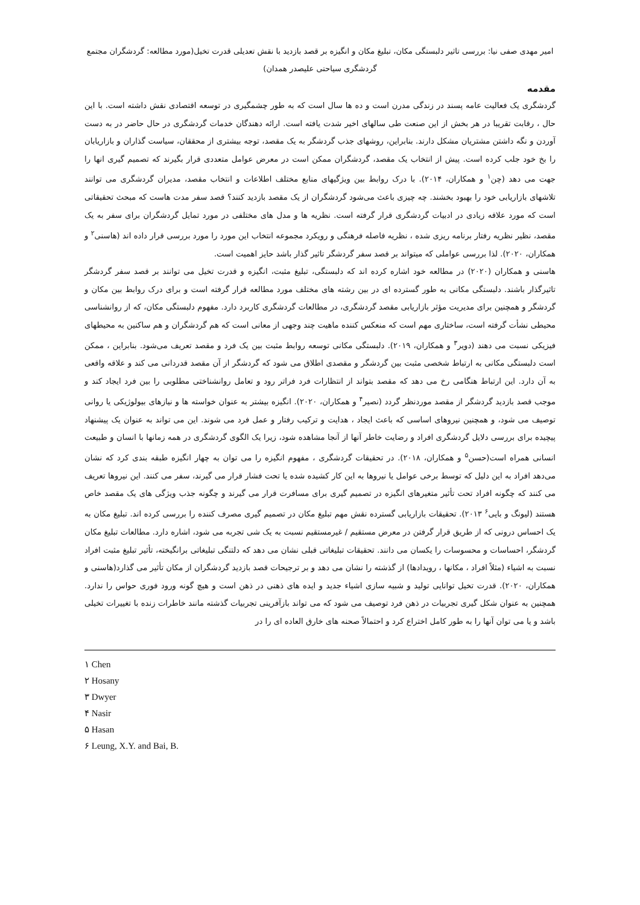امیر مهدی صفی نیا: بررسی تاثیر دلبستگی مکان، تبلیغ مکان و انگیزه بر قصد بازدید با نقش تعدیلی قدرت تخیل(مورد مطالعه: گردشگران مجتمع گردشگری سیاحتی علیصدر همدان)
مقدمه
گردشگری یک فعالیت عامه پسند در زندگی مدرن است و ده ها سال است که به طور چشمگیری در توسعه اقتصادی نقش داشته است. با این حال ، رقابت تقریبا در هر بخش از این صنعت طی سالهای اخیر شدت یافته است. ارائه دهندگان خدمات گردشگری در حال حاضر در به دست آوردن و نگه داشتن مشتریان مشکل دارند. بنابراین، روشهای جذب گردشگر به یک مقصد، توجه بیشتری از محققان، سیاست گذاران و بازاریابان را بخ خود جلب کرده است. پیش از انتخاب یک مقصد، گردشگران ممکن است در معرض عوامل متعددی قرار بگیرند که تصمیم گیری انها را جهت می دهد (چن<sup>۱</sup> و همکاران، ۲۰۱۴). با درک روابط بین ویژگیهای منابع مختلف اطلاعات و انتخاب مقصد، مدیران گردشگری می توانند تلاشهای بازاریابی خود را بهبود بخشند. چه چیزی باعث می‌شود گردشگران از یک مقصد بازدید کنند؟ قصد سفر مدت هاست که مبحث تحقیقاتی است که مورد علاقه زیادی در ادبیات گردشگری قرار گرفته است. نظریه ها و مدل های مختلفی در مورد تمایل گردشگران برای سفر به یک مقصد، نظیر نظریه رفتار برنامه ریزی شده ، نظریه فاصله فرهنگی و رویکرد مجموعه انتخاب این مورد را مورد بررسی قرار داده اند (هاسنی<sup>۲</sup> و همکاران، ۲۰۲۰). لذا بررسی عواملی که میتواند بر قصد سفر گردشگر تاثیر گذار باشد حایز اهمیت است.
هاسنی و همکاران (۲۰۲۰) در مطالعه خود اشاره کرده اند که دلبستگی، تبلیغ مثبت، انگیزه و قدرت تخیل می توانند بر قصد سفر گردشگر تاثیرگذار باشند. دلبستگی مکانی به طور گسترده ای در بین رشته های مختلف مورد مطالعه قرار گرفته است و برای درک روابط بین مکان و گردشگر و همچنین برای مدیریت مؤثر بازاریابی مقصد گردشگری، در مطالعات گردشگری کاربرد دارد. مفهوم دلبستگی مکان، که از روانشناسی محیطی نشأت گرفته است، ساختاری مهم است که منعکس کننده ماهیت چند وجهی از معانی است که هم گردشگران و هم ساکنین به محیطهای فیزیکی نسبت می دهند (دویر<sup>۳</sup> و همکاران، ۲۰۱۹). دلبستگی مکانی توسعه روابط مثبت بین یک فرد و مقصد تعریف می‌شود. بنابراین ، ممکن است دلبستگی مکانی به ارتباط شخصی مثبت بین گردشگر و مقصدی اطلاق می شود که گردشگر از آن مقصد قدردانی می کند و علاقه واقعی به آن دارد. این ارتباط هنگامی رخ می دهد که مقصد بتواند از انتظارات فرد فراتر رود و تعامل روانشناختی مطلوبی را بین فرد ایجاد کند و موجب قصد بازدید گردشگر از مقصد موردنظر گردد (نصیر<sup>۴</sup> و همکاران، ۲۰۲۰). انگیزه بیشتر به عنوان خواسته ها و نیازهای بیولوژیکی یا روانی توصیف می شود، و همچنین نیروهای اساسی که باعث ایجاد ، هدایت و ترکیب رفتار و عمل فرد می شوند. این می تواند به عنوان یک پیشنهاد پیچیده برای بررسی دلایل گردشگری افراد و رضایت خاطر آنها از آنجا مشاهده شود، زیرا یک الگوی گردشگری در همه زمانها با انسان و طبیعت انسانی همراه است(حسن<sup>۵</sup> و همکاران، ۲۰۱۸). در تحقیقات گردشگری ، مفهوم انگیزه را می توان به چهار انگیزه طبقه بندی کرد که نشان می‌دهد افراد به این دلیل که توسط برخی عوامل یا نیروها به این کار کشیده شده یا تحت فشار قرار می گیرند، سفر می کنند. این نیروها تعریف می کنند که چگونه افراد تحت تأثیر متغیرهای انگیزه در تصمیم گیری برای مسافرت قرار می گیرند و چگونه جذب ویژگی های یک مقصد خاص هستند (لیونگ و بایی<sup>۶</sup> ۲۰۱۳). تحقیقات بازاریابی گسترده نقش مهم تبلیغ مکان در تصمیم گیری مصرف کننده را بررسی کرده اند. تبلیغ مکان به یک احساس درونی که از طریق قرار گرفتن در معرض مستقیم / غیرمستقیم نسبت به یک شی تجربه می شود، اشاره دارد. مطالعات تبلیغ مکان گردشگر، احساسات و محسوسات را یکسان می دانند. تحقیقات تبلیغاتی قبلی نشان می دهد که دلتنگی تبلیغاتی برانگیخته، تأثیر تبلیغ مثبت افراد نسبت به اشیاء (مثلاً افراد ، مکانها ، رویدادها) از گذشته را نشان می دهد و بر ترجیحات قصد بازدید گردشگران از مکان تأثیر می گذارد(هاسنی و همکاران، ۲۰۲۰). قدرت تخیل توانایی تولید و شبیه سازی اشیاء جدید و ایده های ذهنی در ذهن است و هیچ گونه ورود فوری حواس را ندارد. همچنین به عنوان شکل گیری تجربیات در ذهن فرد توصیف می شود که می تواند بازآفرینی تجربیات گذشته مانند خاطرات زنده با تغییرات تخیلی باشد و یا می توان آنها را به طور کامل اختراع کرد و احتمالاً صحنه های خارق العاده ای را در
۱ Chen
۲ Hosany
۳ Dwyer
۴ Nasir
۵ Hasan
۶ Leung, X.Y. and Bai, B.